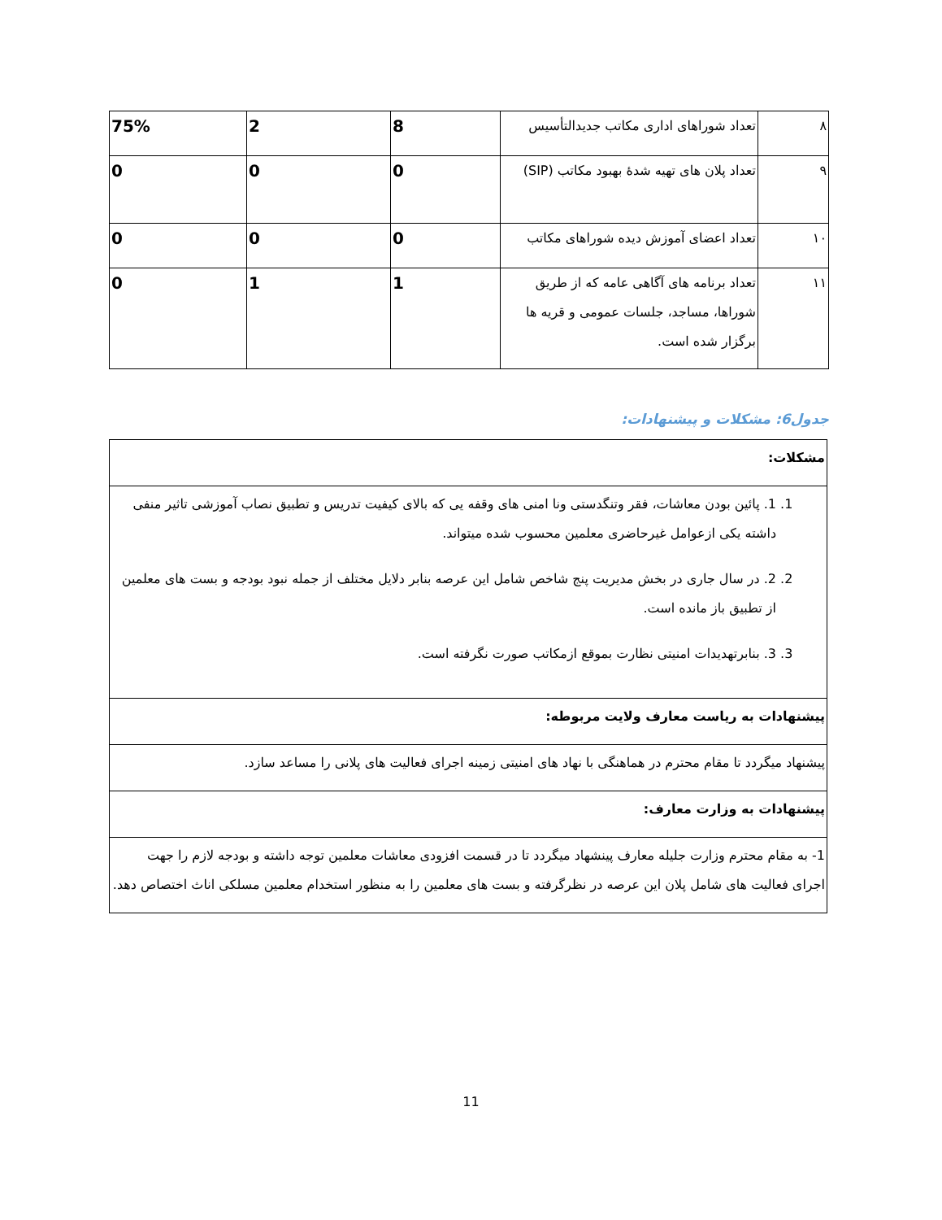| ۸ | تعداد شوراهای اداری مکاتب جدیدالتأسیس | 8 | 2 | 75% |
| ۹ | تعداد پلان های تهیه شدۀ بهبود مکاتب (SIP) | 0 | 0 | 0 |
| ۱۰ | تعداد اعضای آموزش دیده شوراهای مکاتب | 0 | 0 | 0 |
| ۱۱ | تعداد برنامه های آگاهی عامه که از طریق شوراها، مساجد، جلسات عمومی و قریه ها برگزار شده است. | 1 | 1 | 0 |
جدول6: مشکلات و پیشنهادات:
| مشکلات: |
| 1. 1. پائین بودن معاشات، فقر وتنگدستی ونا امنی های وقفه یی که بالای کیفیت تدریس و تطبیق نصاب آموزشی تاثیر منفی داشته یکی ازعوامل غیرحاضری معلمین محسوب شده میتواند. 2. 2. در سال جاری در بخش مدیریت پنج شاخص شامل این عرصه بنابر دلایل مختلف از جمله نبود بودجه و بست های معلمین از تطبیق باز مانده است. 3. 3. بنابرتهدیدات امنیتی نظارت بموقع ازمکاتب صورت نگرفته است. |
| پیشنهادات به ریاست معارف ولایت مربوطه: |
| پیشنهاد میگردد تا مقام محترم در هماهنگی با نهاد های امنیتی زمینه اجرای فعالیت های پلانی را مساعد سازد. |
| پیشنهادات به وزارت معارف: |
| 1- به مقام محترم وزارت جلیله معارف پینشهاد میگردد تا در قسمت افزودی معاشات معلمین توجه داشته و بودجه لازم را جهت اجرای فعالیت های شامل پلان این عرصه در نظرگرفته و بست های معلمین را به منظور استخدام معلمین مسلکی اناث اختصاص دهد. |
11